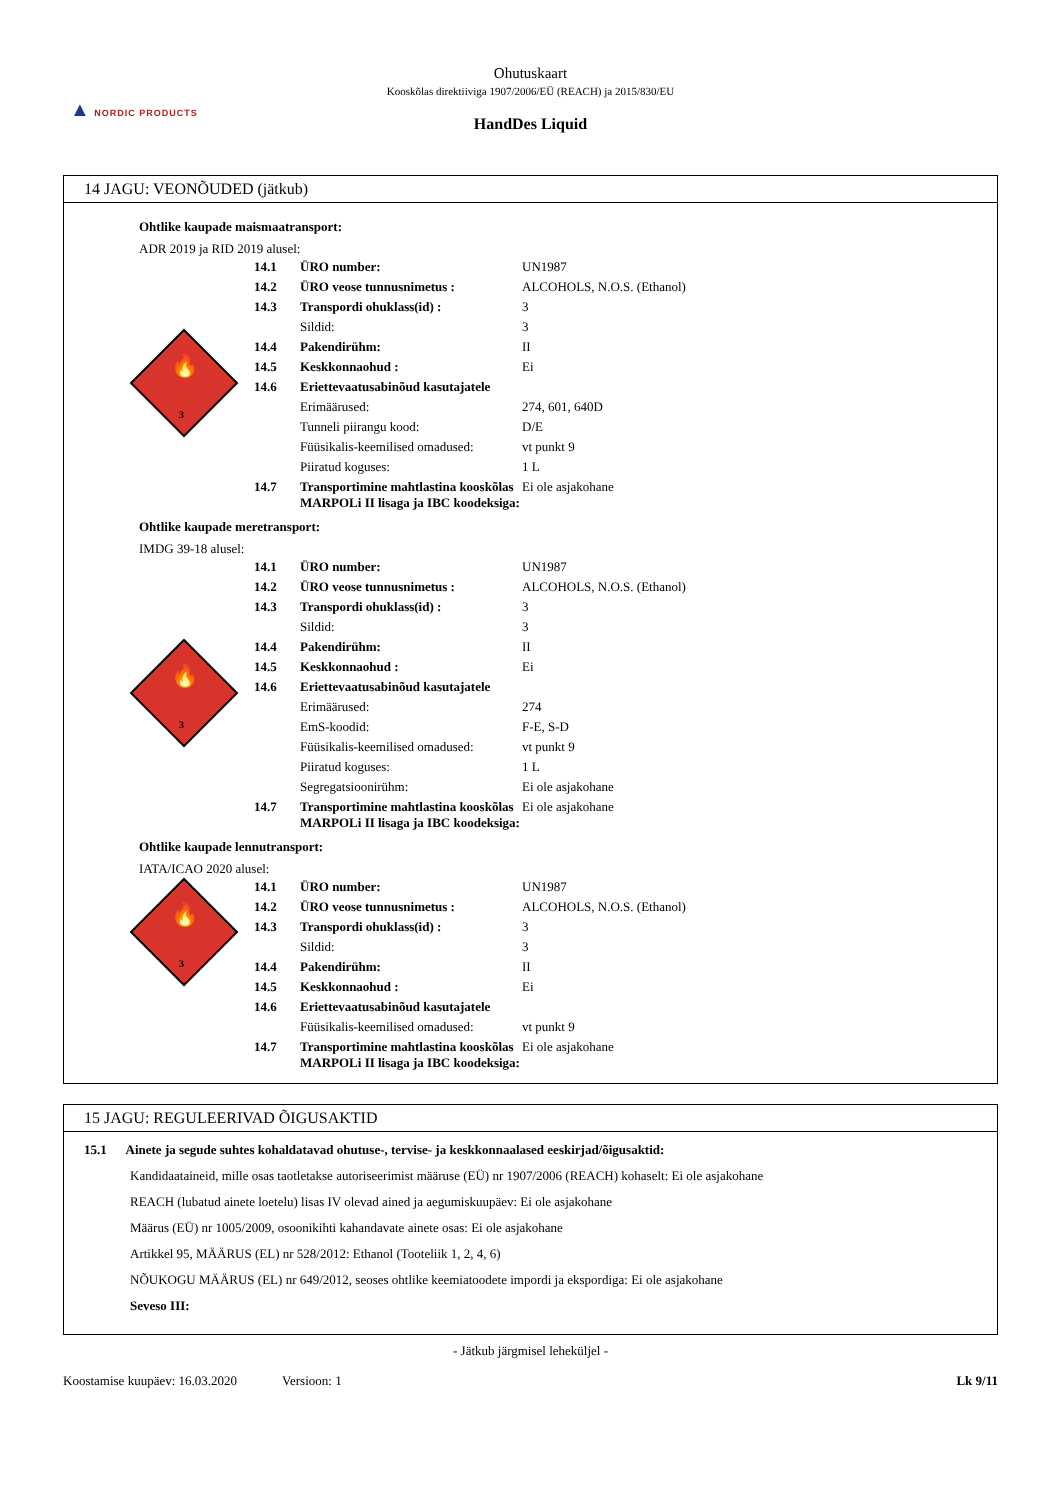Ohutuskaart
Kooskõlas direktiiviga 1907/2006/EÜ (REACH) ja 2015/830/EU
HandDes Liquid
▲ NORDIC PRODUCTS
14 JAGU: VEONÕUDED (jätkub)
Ohtlike kaupade maismaatransport:
ADR 2019 ja RID 2019 alusel:
3
🔥
| 14.1 | ÜRO number: | UN1987 |
| 14.2 | ÜRO veose tunnusnimetus : | ALCOHOLS, N.O.S. (Ethanol) |
| 14.3 | Transpordi ohuklass(id) : | 3 |
| | Sildid: | 3 |
| 14.4 | Pakendirühm: | II |
| 14.5 | Keskkonnaohud : | Ei |
| 14.6 | Eriettevaatusabinõud kasutajatele | |
| | Erimäärused: | 274, 601, 640D |
| | Tunneli piirangu kood: | D/E |
| | Füüsikalis-keemilised omadused: | vt punkt 9 |
| | Piiratud koguses: | 1 L |
| 14.7 | Transportimine mahtlastina kooskõlas MARPOLi II lisaga ja IBC koodeksiga: | Ei ole asjakohane |
Ohtlike kaupade meretransport:
IMDG 39-18 alusel:
3
🔥
| 14.1 | ÜRO number: | UN1987 |
| 14.2 | ÜRO veose tunnusnimetus : | ALCOHOLS, N.O.S. (Ethanol) |
| 14.3 | Transpordi ohuklass(id) : | 3 |
| | Sildid: | 3 |
| 14.4 | Pakendirühm: | II |
| 14.5 | Keskkonnaohud : | Ei |
| 14.6 | Eriettevaatusabinõud kasutajatele | |
| | Erimäärused: | 274 |
| | EmS-koodid: | F-E, S-D |
| | Füüsikalis-keemilised omadused: | vt punkt 9 |
| | Piiratud koguses: | 1 L |
| | Segregatsioonirühm: | Ei ole asjakohane |
| 14.7 | Transportimine mahtlastina kooskõlas MARPOLi II lisaga ja IBC koodeksiga: | Ei ole asjakohane |
Ohtlike kaupade lennutransport:
IATA/ICAO 2020 alusel:
3
🔥
| 14.1 | ÜRO number: | UN1987 |
| 14.2 | ÜRO veose tunnusnimetus : | ALCOHOLS, N.O.S. (Ethanol) |
| 14.3 | Transpordi ohuklass(id) : | 3 |
| | Sildid: | 3 |
| 14.4 | Pakendirühm: | II |
| 14.5 | Keskkonnaohud : | Ei |
| 14.6 | Eriettevaatusabinõud kasutajatele | |
| | Füüsikalis-keemilised omadused: | vt punkt 9 |
| 14.7 | Transportimine mahtlastina kooskõlas MARPOLi II lisaga ja IBC koodeksiga: | Ei ole asjakohane |
15 JAGU: REGULEERIVAD ÕIGUSAKTID
15.1 Ainete ja segude suhtes kohaldatavad ohutuse-, tervise- ja keskkonnaalased eeskirjad/õigusaktid:
Kandidaataineid, mille osas taotletakse autoriseerimist määruse (EÜ) nr 1907/2006 (REACH) kohaselt: Ei ole asjakohane
REACH (lubatud ainete loetelu) lisas IV olevad ained ja aegumiskuupäev: Ei ole asjakohane
Määrus (EÜ) nr 1005/2009, osoonikihti kahandavate ainete osas: Ei ole asjakohane
Artikkel 95, MÄÄRUS (EL) nr 528/2012: Ethanol (Tooteliik 1, 2, 4, 6)
NÕUKOGU MÄÄRUS (EL) nr 649/2012, seoses ohtlike keemiatoodete impordi ja ekspordiga: Ei ole asjakohane
Seveso III:
- Jätkub järgmisel leheküljel -
Koostamise kuupäev: 16.03.2020 Versioon: 1 Lk 9/11